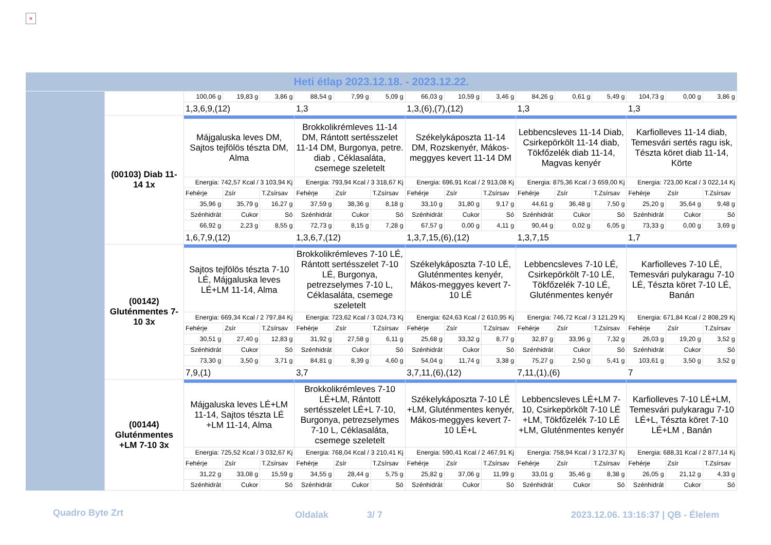×
Heti étlap 2023.12.18. - 2023.12.22.
| | | 100,06 g | 19,83 g | 3,86 g | 88,54 g | 7,99 g | 5,09 g | 66,03 g | 10,59 g | 3,46 g | 84,26 g | 0,61 g | 5,49 g | 104,73 g | 0,00 g | 3,86 g |
| | | 1,3,6,9,(12) | | | 1,3 | | | 1,3,(6),(7),(12) | | | 1,3 | | | 1,3 | | |
| | (00103) Diab 11-14 1x | | | | | | | | | | | | | | | |
| | | Májgaluska leves DM, Sajtos tejfölös tészta DM, Alma | | | Brokkolikrémleves 11-14 DM, Rántott sertésszelet 11-14 DM, Burgonya, petre. diab , Céklasaláta, csemege szeletelt | | | Székelykáposzta 11-14 DM, Rozskenyér, Mákos-meggyes kevert 11-14 DM | | | Lebbencsleves 11-14 Diab, Csirkepörkölt 11-14 diab, Tökfőzelék diab 11-14, Magvas kenyér | | | Karfiolleves 11-14 diab, Temesvári sertés ragu isk, Tészta köret diab 11-14, Körte | | |
| | | Energia: 742,57 Kcal / 3 103,94 Kj | | | Energia: 793,94 Kcal / 3 318,67 Kj | | | Energia: 696,91 Kcal / 2 913,08 Kj | | | Energia: 875,36 Kcal / 3 659,00 Kj | | | Energia: 723,00 Kcal / 3 022,14 Kj | | |
| | | Fehérje | Zsír | T.Zsírsav | Fehérje | Zsír | T.Zsírsav | Fehérje | Zsír | T.Zsírsav | Fehérje | Zsír | T.Zsírsav | Fehérje | Zsír | T.Zsírsav |
| | | 35,96 g | 35,79 g | 16,27 g | 37,59 g | 38,36 g | 8,18 g | 33,10 g | 31,80 g | 9,17 g | 44,61 g | 36,48 g | 7,50 g | 25,20 g | 35,64 g | 9,48 g |
| | | Szénhidrát | Cukor | Só | Szénhidrát | Cukor | Só | Szénhidrát | Cukor | Só | Szénhidrát | Cukor | Só | Szénhidrát | Cukor | Só |
| | | 66,92 g | 2,23 g | 8,55 g | 72,73 g | 8,15 g | 7,28 g | 67,57 g | 0,00 g | 4,11 g | 90,44 g | 0,02 g | 6,05 g | 73,33 g | 0,00 g | 3,69 g |
| | | 1,6,7,9,(12) | | | 1,3,6,7,(12) | | | 1,3,7,15,(6),(12) | | | 1,3,7,15 | | | 1,7 | | |
| | (00142) Gluténmentes 7-10 3x | | | | | | | | | | | | | | | |
| | | Sajtos tejfölös tészta 7-10 LÉ, Májgaluska leves LÉ+LM 11-14, Alma | | | Brokkolikrémleves 7-10 LÉ, Rántott sertésszelet 7-10 LÉ, Burgonya, petrezselymes 7-10 L, Céklasaláta, csemege szeletelt | | | Székelykáposzta 7-10 LÉ, Gluténmentes kenyér, Mákos-meggyes kevert 7-10 LÉ | | | Lebbencsleves 7-10 LÉ, Csirkepörkölt 7-10 LÉ, Tökfőzelék 7-10 LÉ, Gluténmentes kenyér | | | Karfiolleves 7-10 LÉ, Temesvári pulykaragu 7-10 LÉ, Tészta köret 7-10 LÉ, Banán | | |
| | | Energia: 669,34 Kcal / 2 797,84 Kj | | | Energia: 723,62 Kcal / 3 024,73 Kj | | | Energia: 624,63 Kcal / 2 610,95 Kj | | | Energia: 746,72 Kcal / 3 121,29 Kj | | | Energia: 671,84 Kcal / 2 808,29 Kj | | |
| | | Fehérje | Zsír | T.Zsírsav | Fehérje | Zsír | T.Zsírsav | Fehérje | Zsír | T.Zsírsav | Fehérje | Zsír | T.Zsírsav | Fehérje | Zsír | T.Zsírsav |
| | | 30,51 g | 27,40 g | 12,83 g | 31,92 g | 27,58 g | 6,11 g | 25,68 g | 33,32 g | 8,77 g | 32,87 g | 33,96 g | 7,32 g | 26,03 g | 19,20 g | 3,52 g |
| | | Szénhidrát | Cukor | Só | Szénhidrát | Cukor | Só | Szénhidrát | Cukor | Só | Szénhidrát | Cukor | Só | Szénhidrát | Cukor | Só |
| | | 73,30 g | 3,50 g | 3,71 g | 84,81 g | 8,39 g | 4,60 g | 54,04 g | 11,74 g | 3,38 g | 75,27 g | 2,50 g | 5,41 g | 103,61 g | 3,50 g | 3,52 g |
| | | 7,9,(1) | | | 3,7 | | | 3,7,11,(6),(12) | | | 7,11,(1),(6) | | | 7 | | |
| | (00144) Gluténmentes +LM 7-10 3x | | | | | | | | | | | | | | | |
| | | Májgaluska leves LÉ+LM 11-14, Sajtos tészta LÉ +LM 11-14, Alma | | | Brokkolikrémleves 7-10 LÉ+LM, Rántott sertésszelet LÉ+L 7-10, Burgonya, petrezselymes 7-10 L, Céklasaláta, csemege szeletelt | | | Székelykáposzta 7-10 LÉ +LM, Gluténmentes kenyér, Mákos-meggyes kevert 7-10 LÉ+L | | | Lebbencsleves LÉ+LM 7-10, Csirkepörkölt 7-10 LÉ +LM, Tökfőzelék 7-10 LÉ +LM, Gluténmentes kenyér | | | Karfiolleves 7-10 LÉ+LM, Temesvári pulykaragu 7-10 LÉ+L, Tészta köret 7-10 LÉ+LM , Banán | | |
| | | Energia: 725,52 Kcal / 3 032,67 Kj | | | Energia: 768,04 Kcal / 3 210,41 Kj | | | Energia: 590,41 Kcal / 2 467,91 Kj | | | Energia: 758,94 Kcal / 3 172,37 Kj | | | Energia: 688,31 Kcal / 2 877,14 Kj | | |
| | | Fehérje | Zsír | T.Zsírsav | Fehérje | Zsír | T.Zsírsav | Fehérje | Zsír | T.Zsírsav | Fehérje | Zsír | T.Zsírsav | Fehérje | Zsír | T.Zsírsav |
| | | 31,22 g | 33,08 g | 15,59 g | 34,55 g | 28,44 g | 5,75 g | 25,82 g | 37,06 g | 11,99 g | 33,01 g | 35,46 g | 8,38 g | 26,05 g | 21,12 g | 4,33 g |
| | | Szénhidrát | Cukor | Só | Szénhidrát | Cukor | Só | Szénhidrát | Cukor | Só | Szénhidrát | Cukor | Só | Szénhidrát | Cukor | Só |
Quadro Byte Zrt Oldalak 3/ 7 2023.12.06. 13:16:37 | QB - Élelem